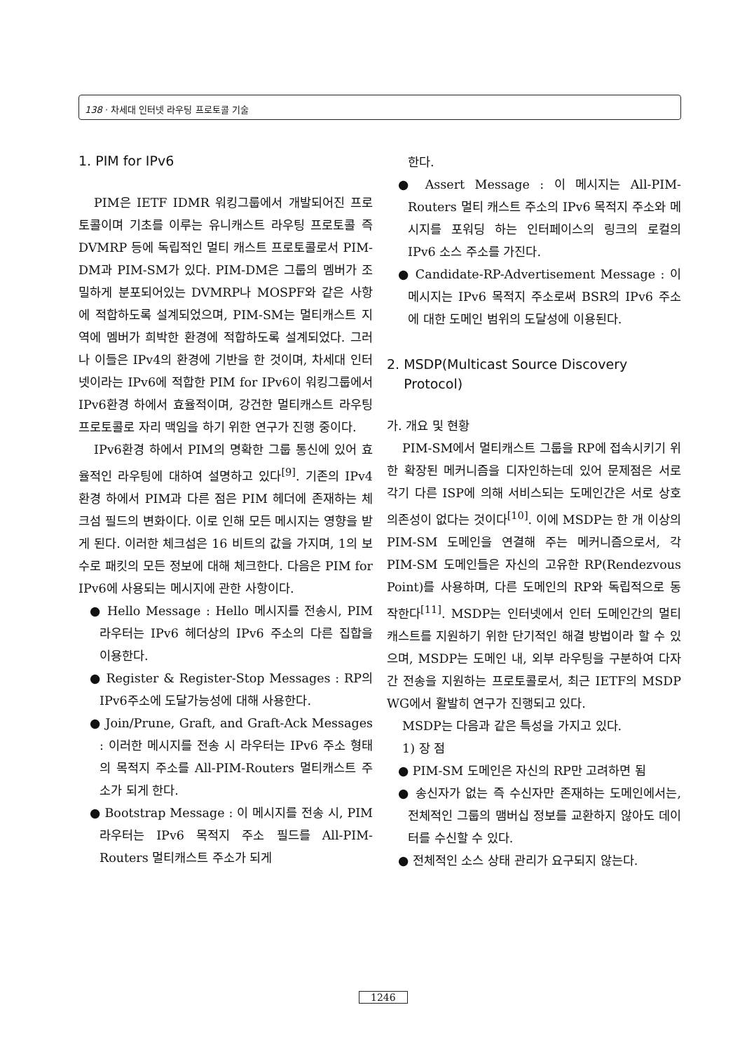138 · 차세대 인터넷 라우팅 프로토콜 기술
1. PIM for IPv6
PIM은 IETF IDMR 워킹그룹에서 개발되어진 프로토콜이며 기초를 이루는 유니캐스트 라우팅 프로토콜 즉 DVMRP 등에 독립적인 멀티 캐스트 프로토콜로서 PIM-DM과 PIM-SM가 있다. PIM-DM은 그룹의 멤버가 조밀하게 분포되어있는 DVMRP나 MOSPF와 같은 사항에 적합하도록 설계되었으며, PIM-SM는 멀티캐스트 지역에 멤버가 희박한 환경에 적합하도록 설계되었다. 그러나 이들은 IPv4의 환경에 기반을 한 것이며, 차세대 인터넷이라는 IPv6에 적합한 PIM for IPv6이 워킹그룹에서 IPv6환경 하에서 효율적이며, 강건한 멀티캐스트 라우팅 프로토콜로 자리 맥임을 하기 위한 연구가 진행 중이다.
IPv6환경 하에서 PIM의 명확한 그룹 통신에 있어 효율적인 라우팅에 대하여 설명하고 있다<sup>[9]</sup>. 기존의 IPv4 환경 하에서 PIM과 다른 점은 PIM 헤더에 존재하는 체크섬 필드의 변화이다. 이로 인해 모든 메시지는 영향을 받게 된다. 이러한 체크섬은 16 비트의 값을 가지며, 1의 보수로 패킷의 모든 정보에 대해 체크한다. 다음은 PIM for IPv6에 사용되는 메시지에 관한 사항이다.
● Hello Message : Hello 메시지를 전송시, PIM 라우터는 IPv6 헤더상의 IPv6 주소의 다른 집합을 이용한다.
● Register & Register-Stop Messages : RP의 IPv6주소에 도달가능성에 대해 사용한다.
● Join/Prune, Graft, and Graft-Ack Messages : 이러한 메시지를 전송 시 라우터는 IPv6 주소 형태의 목적지 주소를 All-PIM-Routers 멀티캐스트 주소가 되게 한다.
● Bootstrap Message : 이 메시지를 전송 시, PIM 라우터는 IPv6 목적지 주소 필드를 All-PIM-Routers 멀티캐스트 주소가 되게
한다.
● Assert Message : 이 메시지는 All-PIM-Routers 멀티 캐스트 주소의 IPv6 목적지 주소와 메시지를 포워딩 하는 인터페이스의 링크의 로컬의 IPv6 소스 주소를 가진다.
● Candidate-RP-Advertisement Message : 이 메시지는 IPv6 목적지 주소로써 BSR의 IPv6 주소에 대한 도메인 범위의 도달성에 이용된다.
2. MSDP(Multicast Source Discovery
Protocol)
가. 개요 및 현황
PIM-SM에서 멀티캐스트 그룹을 RP에 접속시키기 위한 확장된 메커니즘을 디자인하는데 있어 문제점은 서로 각기 다른 ISP에 의해 서비스되는 도메인간은 서로 상호 의존성이 없다는 것이다<sup>[10]</sup>. 이에 MSDP는 한 개 이상의 PIM-SM 도메인을 연결해 주는 메커니즘으로서, 각 PIM-SM 도메인들은 자신의 고유한 RP(Rendezvous Point)를 사용하며, 다른 도메인의 RP와 독립적으로 동작한다<sup>[11]</sup>. MSDP는 인터넷에서 인터 도메인간의 멀티캐스트를 지원하기 위한 단기적인 해결 방법이라 할 수 있으며, MSDP는 도메인 내, 외부 라우팅을 구분하여 다자간 전송을 지원하는 프로토콜로서, 최근 IETF의 MSDP WG에서 활발히 연구가 진행되고 있다.
MSDP는 다음과 같은 특성을 가지고 있다.
1) 장 점
● PIM-SM 도메인은 자신의 RP만 고려하면 됨
● 송신자가 없는 즉 수신자만 존재하는 도메인에서는, 전체적인 그룹의 맴버십 정보를 교환하지 않아도 데이터를 수신할 수 있다.
● 전체적인 소스 상태 관리가 요구되지 않는다.
1246